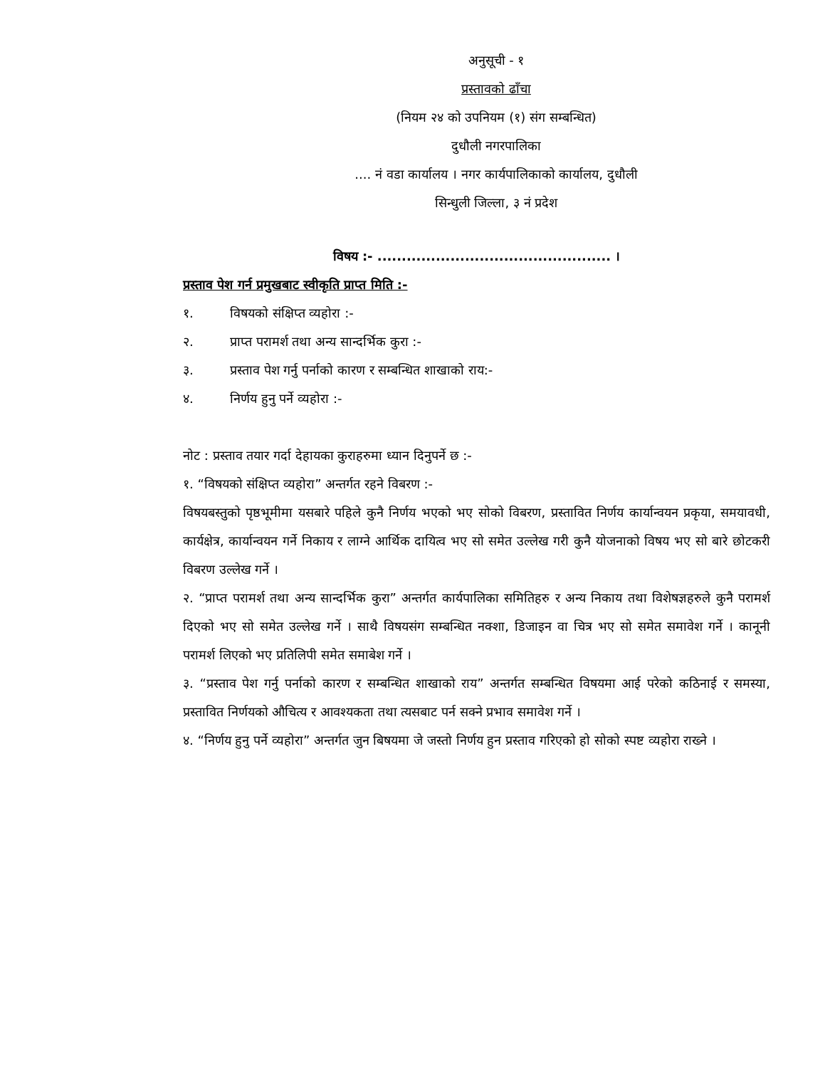अनुसूची - १
प्रस्तावको ढाँचा
(नियम २४ को उपनियम (१) संग सम्बन्धित)
दुधौली नगरपालिका
.... नं वडा कार्यालय । नगर कार्यपालिकाको कार्यालय, दुधौली
सिन्धुली जिल्ला, ३ नं प्रदेश
विषय :- ................................................ ।
प्रस्ताव पेश गर्न प्रमुखबाट स्वीकृति प्राप्त मिति :-
१. विषयको संक्षिप्त व्यहोरा :-
२. प्राप्त परामर्श तथा अन्य सान्दर्भिक कुरा :-
३. प्रस्ताव पेश गर्नु पर्नाको कारण र सम्बन्धित शाखाको राय:-
४. निर्णय हुनु पर्ने व्यहोरा :-
नोट : प्रस्ताव तयार गर्दा देहायका कुराहरुमा ध्यान दिनुपर्ने छ :-
१. “विषयको संक्षिप्त व्यहोरा” अन्तर्गत रहने विबरण :-
विषयबस्तुको पृष्ठभूमीमा यसबारे पहिले कुनै निर्णय भएको भए सोको विबरण, प्रस्तावित निर्णय कार्यान्वयन प्रकृया, समयावधी, कार्यक्षेत्र, कार्यान्वयन गर्ने निकाय र लाग्ने आर्थिक दायित्व भए सो समेत उल्लेख गरी कुनै योजनाको विषय भए सो बारे छोटकरी विबरण उल्लेख गर्ने ।
२. “प्राप्त परामर्श तथा अन्य सान्दर्भिक कुरा” अन्तर्गत कार्यपालिका समितिहरु र अन्य निकाय तथा विशेषज्ञहरुले कुनै परामर्श दिएको भए सो समेत उल्लेख गर्ने । साथै विषयसंग सम्बन्धित नक्शा, डिजाइन वा चित्र भए सो समेत समावेश गर्ने । कानूनी परामर्श लिएको भए प्रतिलिपी समेत समाबेश गर्ने ।
३. “प्रस्ताव पेश गर्नु पर्नाको कारण र सम्बन्धित शाखाको राय” अन्तर्गत सम्बन्धित विषयमा आई परेको कठिनाई र समस्या, प्रस्तावित निर्णयको औचित्य र आवश्यकता तथा त्यसबाट पर्न सक्ने प्रभाव समावेश गर्ने ।
४. “निर्णय हुनु पर्ने व्यहोरा” अन्तर्गत जुन बिषयमा जे जस्तो निर्णय हुन प्रस्ताव गरिएको हो सोको स्पष्ट व्यहोरा राख्ने ।